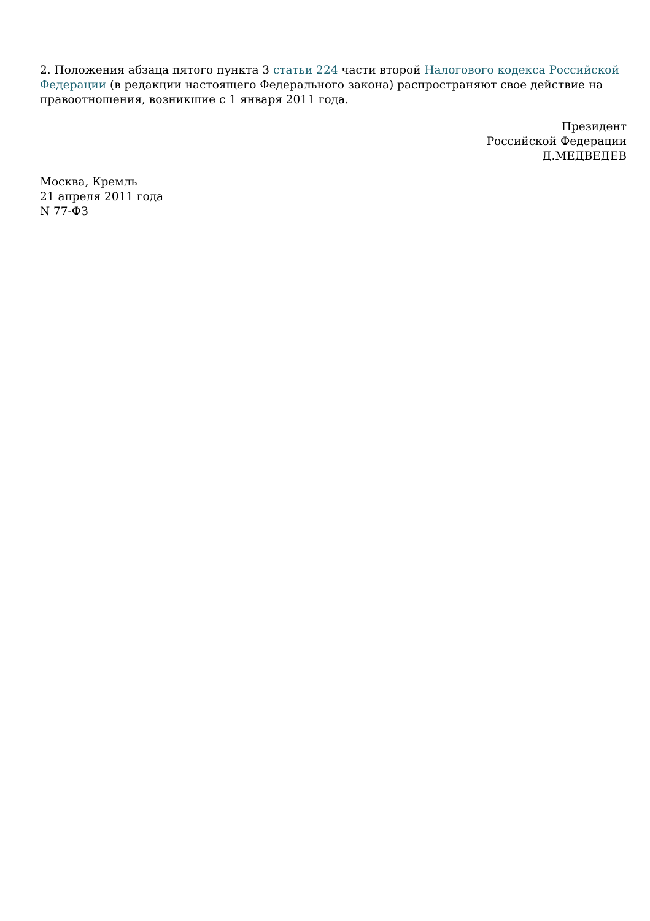2. Положения абзаца пятого пункта 3 статьи 224 части второй Налогового кодекса Российской Федерации (в редакции настоящего Федерального закона) распространяют свое действие на правоотношения, возникшие с 1 января 2011 года.
Президент
Российской Федерации
Д.МЕДВЕДЕВ
Москва, Кремль
21 апреля 2011 года
N 77-ФЗ